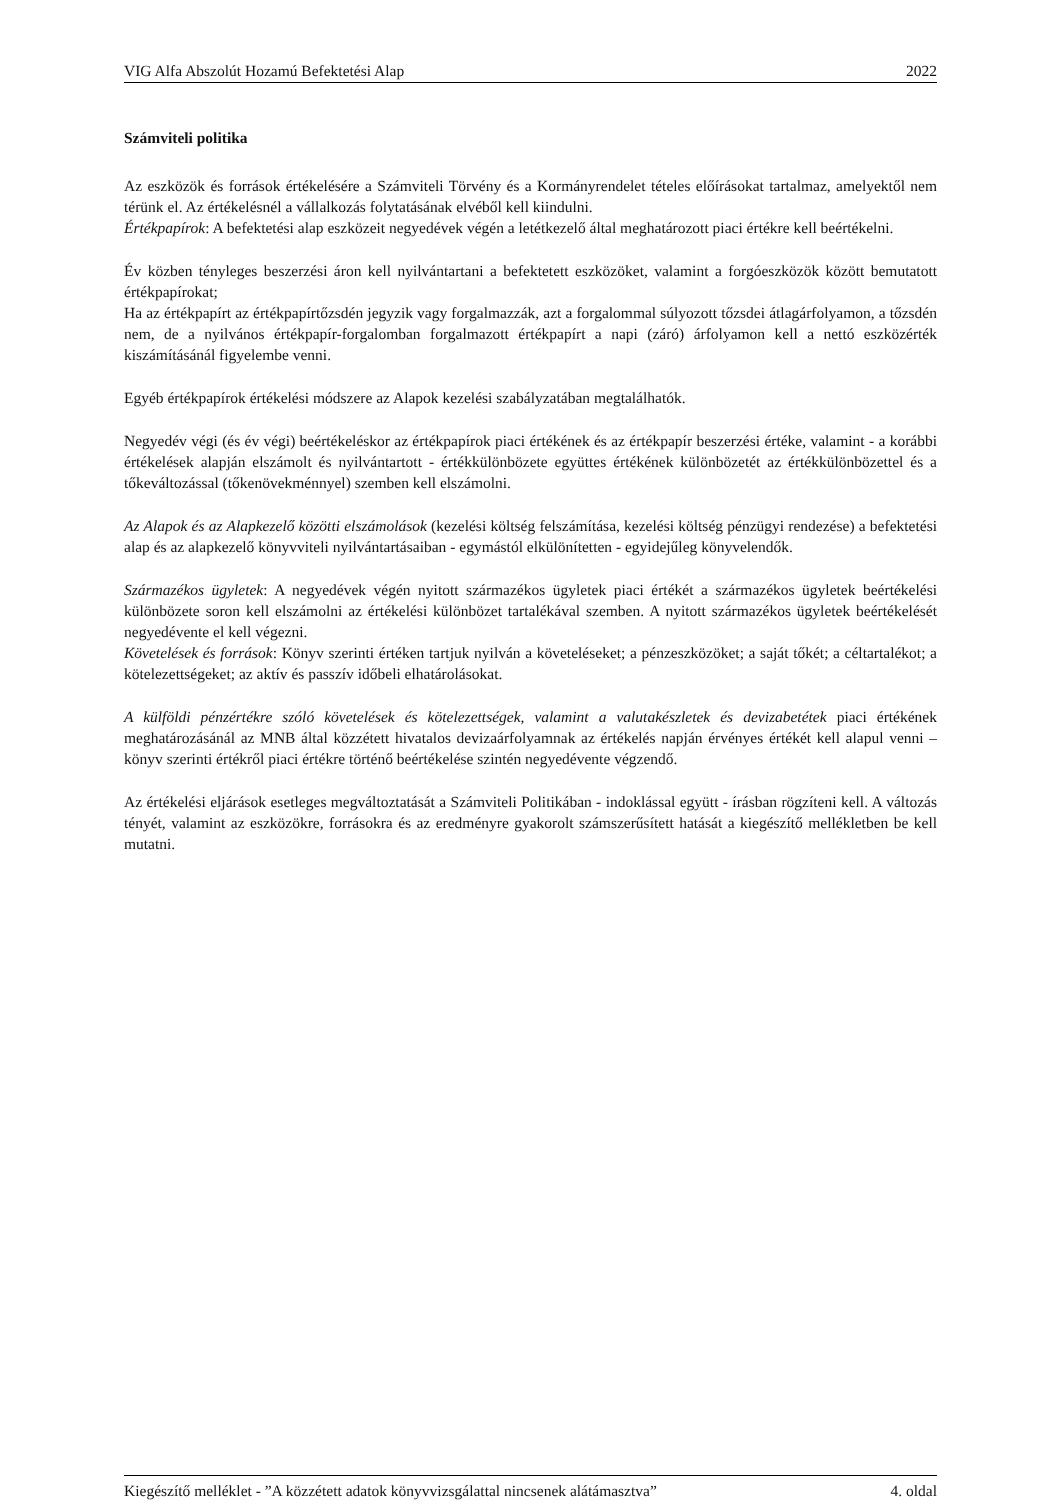VIG Alfa Abszolút Hozamú Befektetési Alap 2022
Számviteli politika
Az eszközök és források értékelésére a Számviteli Törvény és a Kormányrendelet tételes előírásokat tartalmaz, amelyektől nem térünk el. Az értékelésnél a vállalkozás folytatásának elvéből kell kiindulni.
Értékpapírok: A befektetési alap eszközeit negyedévek végén a letétkezelő által meghatározott piaci értékre kell beértékelni.
Év közben tényleges beszerzési áron kell nyilvántartani a befektetett eszközöket, valamint a forgóeszközök között bemutatott értékpapírokat;
Ha az értékpapírt az értékpapírtőzsdén jegyzik vagy forgalmazzák, azt a forgalommal súlyozott tőzsdei átlagárfolyamon, a tőzsdén nem, de a nyilvános értékpapír-forgalomban forgalmazott értékpapírt a napi (záró) árfolyamon kell a nettó eszközérték kiszámításánál figyelembe venni.
Egyéb értékpapírok értékelési módszere az Alapok kezelési szabályzatában megtalálhatók.
Negyedév végi (és év végi) beértékeléskor az értékpapírok piaci értékének és az értékpapír beszerzési értéke, valamint - a korábbi értékelések alapján elszámolt és nyilvántartott - értékkülönbözete együttes értékének különbözetét az értékkülönbözettel és a tőkeváltozással (tőkenövekménnyel) szemben kell elszámolni.
Az Alapok és az Alapkezelő közötti elszámolások (kezelési költség felszámítása, kezelési költség pénzügyi rendezése) a befektetési alap és az alapkezelő könyvviteli nyilvántartásaiban - egymástól elkülönítetten - egyidejűleg könyvelendők.
Származékos ügyletek: A negyedévek végén nyitott származékos ügyletek piaci értékét a származékos ügyletek beértékelési különbözete soron kell elszámolni az értékelési különbözet tartalékával szemben. A nyitott származékos ügyletek beértékelését negyedévente el kell végezni.
Követelések és források: Könyv szerinti értéken tartjuk nyilván a követeléseket; a pénzeszközöket; a saját tőkét; a céltartalékot; a kötelezettségeket; az aktív és passzív időbeli elhatárolásokat.
A külföldi pénzértékre szóló követelések és kötelezettségek, valamint a valutakészletek és devizabetétek piaci értékének meghatározásánál az MNB által közzétett hivatalos devizaárfolyamnak az értékelés napján érvényes értékét kell alapul venni – könyv szerinti értékről piaci értékre történő beértékelése szintén negyedévente végzendő.
Az értékelési eljárások esetleges megváltoztatását a Számviteli Politikában - indoklással együtt - írásban rögzíteni kell. A változás tényét, valamint az eszközökre, forrásokra és az eredményre gyakorolt számszerűsített hatását a kiegészítő mellékletben be kell mutatni.
Kiegészítő melléklet - ”A közzétett adatok könyvvizsgálattal nincsenek alátámasztva” 4. oldal